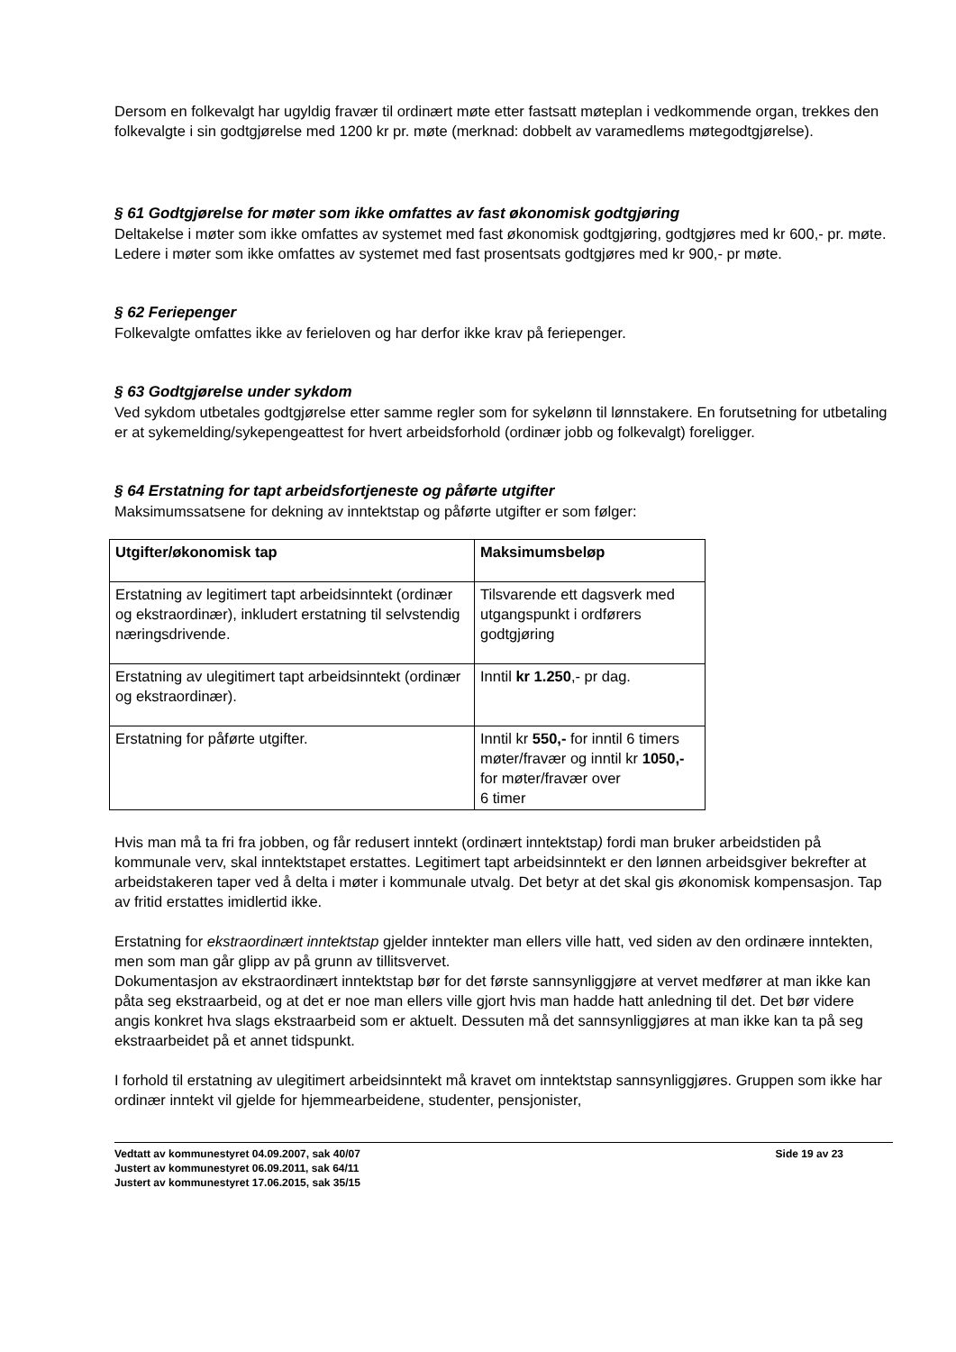Dersom en folkevalgt har ugyldig fravær til ordinært møte etter fastsatt møteplan i vedkommende organ, trekkes den folkevalgte i sin godtgjørelse med 1200 kr pr. møte (merknad: dobbelt av varamedlems møtegodtgjørelse).
§ 61 Godtgjørelse for møter som ikke omfattes av fast økonomisk godtgjøring
Deltakelse i møter som ikke omfattes av systemet med fast økonomisk godtgjøring, godtgjøres med kr 600,- pr. møte. Ledere i møter som ikke omfattes av systemet med fast prosentsats godtgjøres med kr 900,- pr møte.
§ 62 Feriepenger
Folkevalgte omfattes ikke av ferieloven og har derfor ikke krav på feriepenger.
§ 63 Godtgjørelse under sykdom
Ved sykdom utbetales godtgjørelse etter samme regler som for sykelønn til lønnstakere. En forutsetning for utbetaling er at sykemelding/sykepengeattest for hvert arbeidsforhold (ordinær jobb og folkevalgt) foreligger.
§ 64 Erstatning for tapt arbeidsfortjeneste og påførte utgifter
Maksimumssatsene for dekning av inntektstap og påførte utgifter er som følger:
| Utgifter/økonomisk tap | Maksimumsbeløp |
| --- | --- |
| Erstatning av legitimert tapt arbeidsinntekt (ordinær og ekstraordinær), inkludert erstatning til selvstendig næringsdrivende. | Tilsvarende ett dagsverk med utgangspunkt i ordførers godtgjøring |
| Erstatning av ulegitimert tapt arbeidsinntekt (ordinær og ekstraordinær). | Inntil kr 1.250 ,- pr dag. |
| Erstatning for påførte utgifter. | Inntil kr 550,- for inntil 6 timers møter/fravær og inntil kr 1050,- for møter/fravær over 6 timer |
Hvis man må ta fri fra jobben, og får redusert inntekt (ordinært inntektstap) fordi man bruker arbeidstiden på kommunale verv, skal inntektstapet erstattes. Legitimert tapt arbeidsinntekt er den lønnen arbeidsgiver bekrefter at arbeidstakeren taper ved å delta i møter i kommunale utvalg. Det betyr at det skal gis økonomisk kompensasjon. Tap av fritid erstattes imidlertid ikke.
Erstatning for ekstraordinært inntektstap gjelder inntekter man ellers ville hatt, ved siden av den ordinære inntekten, men som man går glipp av på grunn av tillitsvervet.
Dokumentasjon av ekstraordinært inntektstap bør for det første sannsynliggjøre at vervet medfører at man ikke kan påta seg ekstraarbeid, og at det er noe man ellers ville gjort hvis man hadde hatt anledning til det. Det bør videre angis konkret hva slags ekstraarbeid som er aktuelt. Dessuten må det sannsynliggjøres at man ikke kan ta på seg ekstraarbeidet på et annet tidspunkt.
I forhold til erstatning av ulegitimert arbeidsinntekt må kravet om inntektstap sannsynliggjøres. Gruppen som ikke har ordinær inntekt vil gjelde for hjemmearbeidene, studenter, pensjonister,
Vedtatt av kommunestyret 04.09.2007, sak 40/07
Justert av kommunestyret 06.09.2011, sak 64/11
Justert av kommunestyret 17.06.2015, sak 35/15
Side 19 av 23